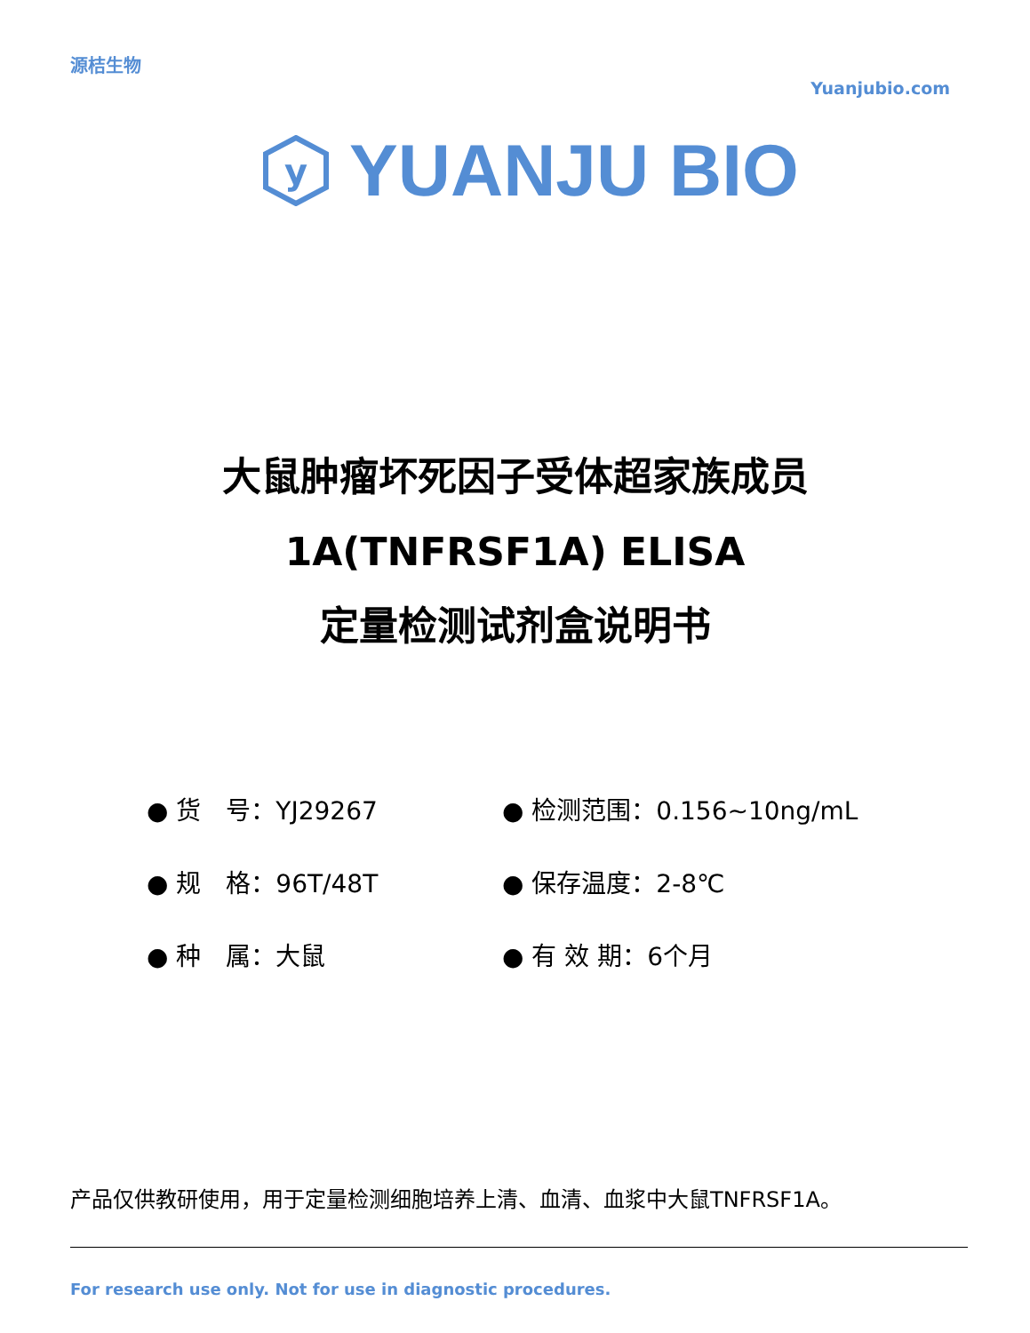源桔生物
Yuanjubio.com
y
YUANJU BIO
大鼠肿瘤坏死因子受体超家族成员
1A(TNFRSF1A) ELISA
定量检测试剂盒说明书
● 货　号：YJ29267
● 检测范围：0.156~10ng/mL
● 规　格：96T/48T
● 保存温度：2-8℃
● 种　属：大鼠
● 有 效 期：6个月
产品仅供教研使用，用于定量检测细胞培养上清、血清、血浆中大鼠TNFRSF1A。
For research use only. Not for use in diagnostic procedures.